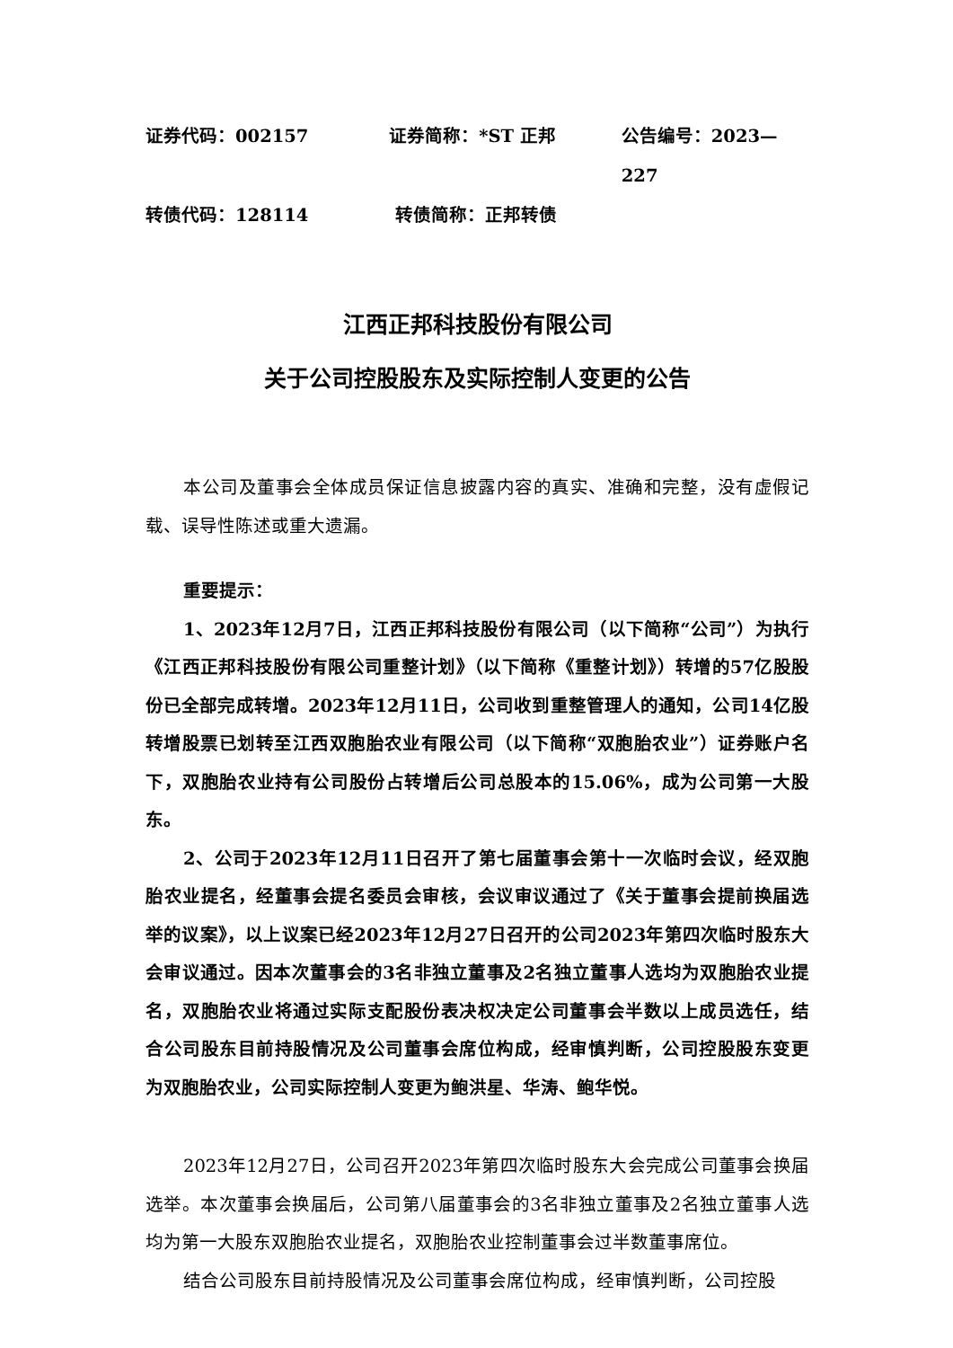证券代码：002157 证券简称：*ST 正邦 公告编号：2023—227
转债代码：128114 转债简称：正邦转债
江西正邦科技股份有限公司
关于公司控股股东及实际控制人变更的公告
本公司及董事会全体成员保证信息披露内容的真实、准确和完整，没有虚假记载、误导性陈述或重大遗漏。
重要提示：
1、2023年12月7日，江西正邦科技股份有限公司（以下简称“公司”）为执行《江西正邦科技股份有限公司重整计划》（以下简称《重整计划》）转增的57亿股股份已全部完成转增。2023年12月11日，公司收到重整管理人的通知，公司14亿股转增股票已划转至江西双胞胎农业有限公司（以下简称“双胞胎农业”）证券账户名下，双胞胎农业持有公司股份占转增后公司总股本的15.06%，成为公司第一大股东。
2、公司于2023年12月11日召开了第七届董事会第十一次临时会议，经双胞胎农业提名，经董事会提名委员会审核，会议审议通过了《关于董事会提前换届选举的议案》，以上议案已经2023年12月27日召开的公司2023年第四次临时股东大会审议通过。因本次董事会的3名非独立董事及2名独立董事人选均为双胞胎农业提名，双胞胎农业将通过实际支配股份表决权决定公司董事会半数以上成员选任，结合公司股东目前持股情况及公司董事会席位构成，经审慎判断，公司控股股东变更为双胞胎农业，公司实际控制人变更为鲍洪星、华涛、鲍华悦。
2023年12月27日，公司召开2023年第四次临时股东大会完成公司董事会换届选举。本次董事会换届后，公司第八届董事会的3名非独立董事及2名独立董事人选均为第一大股东双胞胎农业提名，双胞胎农业控制董事会过半数董事席位。
结合公司股东目前持股情况及公司董事会席位构成，经审慎判断，公司控股